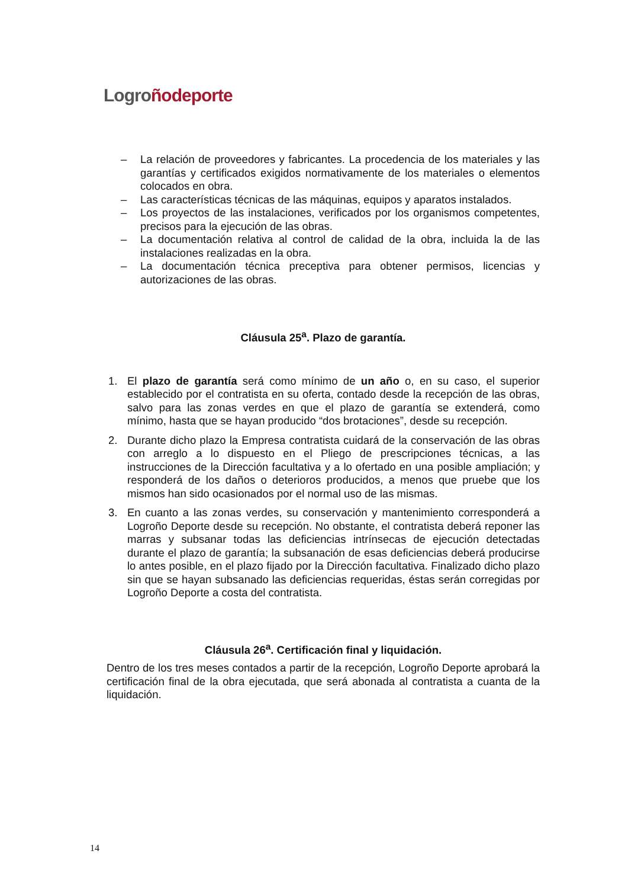Logro ñodeporte
– La relación de proveedores y fabricantes. La procedencia de los materiales y las garantías y certificados exigidos normativamente de los materiales o elementos colocados en obra.
– Las características técnicas de las máquinas, equipos y aparatos instalados.
– Los proyectos de las instalaciones, verificados por los organismos competentes, precisos para la ejecución de las obras.
– La documentación relativa al control de calidad de la obra, incluida la de las instalaciones realizadas en la obra.
– La documentación técnica preceptiva para obtener permisos, licencias y autorizaciones de las obras.
Cláusula 25<sup>a</sup>. Plazo de garantía.
1. El plazo de garantía será como mínimo de un año o, en su caso, el superior establecido por el contratista en su oferta, contado desde la recepción de las obras, salvo para las zonas verdes en que el plazo de garantía se extenderá, como mínimo, hasta que se hayan producido “dos brotaciones”, desde su recepción.
2. Durante dicho plazo la Empresa contratista cuidará de la conservación de las obras con arreglo a lo dispuesto en el Pliego de prescripciones técnicas, a las instrucciones de la Dirección facultativa y a lo ofertado en una posible ampliación; y responderá de los daños o deterioros producidos, a menos que pruebe que los mismos han sido ocasionados por el normal uso de las mismas.
3. En cuanto a las zonas verdes, su conservación y mantenimiento corresponderá a Logroño Deporte desde su recepción. No obstante, el contratista deberá reponer las marras y subsanar todas las deficiencias intrínsecas de ejecución detectadas durante el plazo de garantía; la subsanación de esas deficiencias deberá producirse lo antes posible, en el plazo fijado por la Dirección facultativa. Finalizado dicho plazo sin que se hayan subsanado las deficiencias requeridas, éstas serán corregidas por Logroño Deporte a costa del contratista.
Cláusula 26<sup>a</sup>. Certificación final y liquidación.
Dentro de los tres meses contados a partir de la recepción, Logroño Deporte aprobará la certificación final de la obra ejecutada, que será abonada al contratista a cuanta de la liquidación.
14